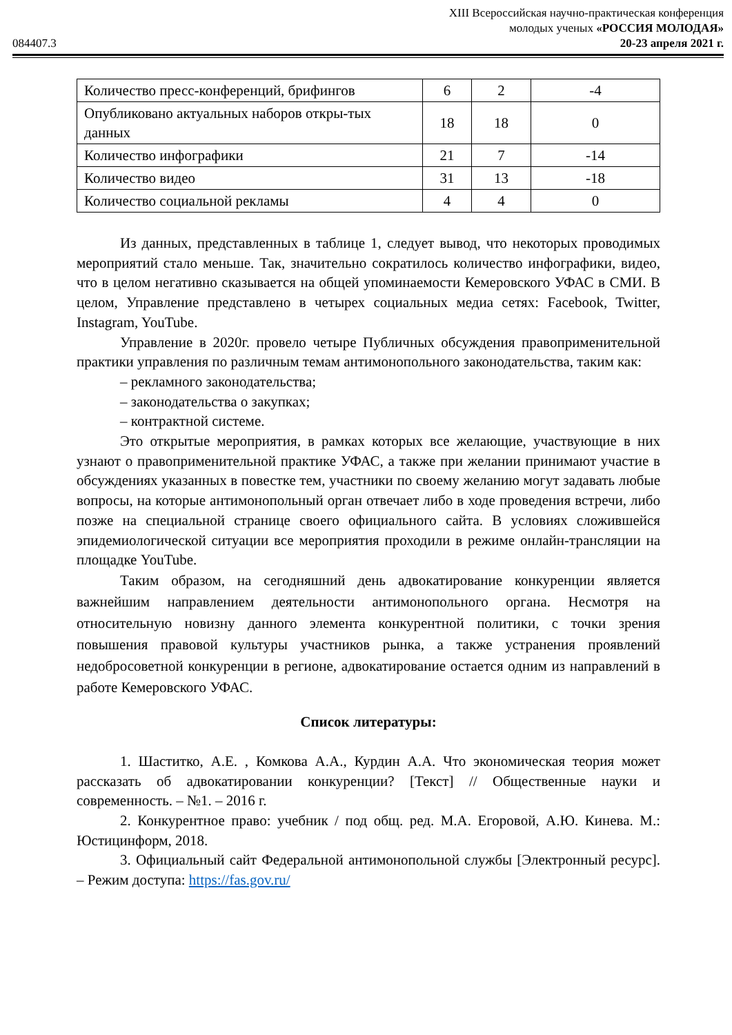XIII Всероссийская научно-практическая конференция
молодых ученых «РОССИЯ МОЛОДАЯ»
084407.3 20-23 апреля 2021 г.
| Количество пресс-конференций, брифингов | 6 | 2 | -4 |
| Опубликовано актуальных наборов откры-тых данных | 18 | 18 | 0 |
| Количество инфографики | 21 | 7 | -14 |
| Количество видео | 31 | 13 | -18 |
| Количество социальной рекламы | 4 | 4 | 0 |
Из данных, представленных в таблице 1, следует вывод, что некоторых проводимых мероприятий стало меньше. Так, значительно сократилось количество инфографики, видео, что в целом негативно сказывается на общей упоминаемости Кемеровского УФАС в СМИ. В целом, Управление представлено в четырех социальных медиа сетях: Facebook, Twitter, Instagram, YouTube.
Управление в 2020г. провело четыре Публичных обсуждения правоприменительной практики управления по различным темам антимонопольного законодательства, таким как:
– рекламного законодательства;
– законодательства о закупках;
– контрактной системе.
Это открытые мероприятия, в рамках которых все желающие, участвующие в них узнают о правоприменительной практике УФАС, а также при желании принимают участие в обсуждениях указанных в повестке тем, участники по своему желанию могут задавать любые вопросы, на которые антимонопольный орган отвечает либо в ходе проведения встречи, либо позже на специальной странице своего официального сайта. В условиях сложившейся эпидемиологической ситуации все мероприятия проходили в режиме онлайн-трансляции на площадке YouTube.
Таким образом, на сегодняшний день адвокатирование конкуренции является важнейшим направлением деятельности антимонопольного органа. Несмотря на относительную новизну данного элемента конкурентной политики, с точки зрения повышения правовой культуры участников рынка, а также устранения проявлений недобросоветной конкуренции в регионе, адвокатирование остается одним из направлений в работе Кемеровского УФАС.
Список литературы:
1. Шаститко, А.Е. , Комкова А.А., Курдин А.А. Что экономическая теория может рассказать об адвокатировании конкуренции? [Текст] // Общественные науки и современность. – №1. – 2016 г.
2. Конкурентное право: учебник / под общ. ред. М.А. Егоровой, А.Ю. Кинева. М.: Юстицинформ, 2018.
3. Официальный сайт Федеральной антимонопольной службы [Электронный ресурс]. – Режим доступа: https://fas.gov.ru/